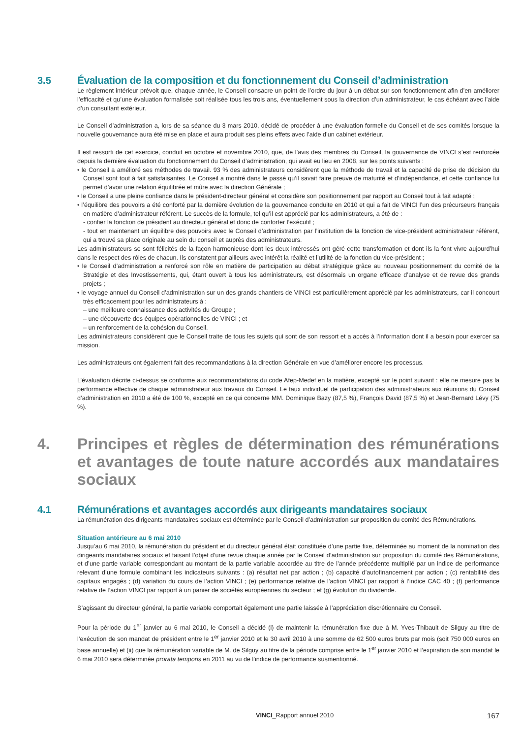3.5 Évaluation de la composition et du fonctionnement du Conseil d’administration
Le règlement intérieur prévoit que, chaque année, le Conseil consacre un point de l’ordre du jour à un débat sur son fonctionnement afin d’en améliorer l’efficacité et qu’une évaluation formalisée soit réalisée tous les trois ans, éventuellement sous la direction d’un administrateur, le cas échéant avec l’aide d’un consultant extérieur.
Le Conseil d’administration a, lors de sa séance du 3 mars 2010, décidé de procéder à une évaluation formelle du Conseil et de ses comités lorsque la nouvelle gouvernance aura été mise en place et aura produit ses pleins effets avec l’aide d’un cabinet extérieur.
Il est ressorti de cet exercice, conduit en octobre et novembre 2010, que, de l’avis des membres du Conseil, la gouvernance de VINCI s’est renforcée depuis la dernière évaluation du fonctionnement du Conseil d’administration, qui avait eu lieu en 2008, sur les points suivants :
• le Conseil a amélioré ses méthodes de travail. 93 % des administrateurs considèrent que la méthode de travail et la capacité de prise de décision du Conseil sont tout à fait satisfaisantes. Le Conseil a montré dans le passé qu’il savait faire preuve de maturité et d’indépendance, et cette confiance lui permet d’avoir une relation équilibrée et mûre avec la direction Générale ;
• le Conseil a une pleine confiance dans le président-directeur général et considère son positionnement par rapport au Conseil tout à fait adapté ;
• l’équilibre des pouvoirs a été conforté par la dernière évolution de la gouvernance conduite en 2010 et qui a fait de VINCI l’un des précurseurs français en matière d’administrateur référent. Le succès de la formule, tel qu’il est apprécié par les administrateurs, a été de :
- confier la fonction de président au directeur général et donc de conforter l’exécutif ;
- tout en maintenant un équilibre des pouvoirs avec le Conseil d’administration par l’institution de la fonction de vice-président administrateur référent, qui a trouvé sa place originale au sein du conseil et auprès des administrateurs.
Les administrateurs se sont félicités de la façon harmonieuse dont les deux intéressés ont géré cette transformation et dont ils la font vivre aujourd’hui dans le respect des rôles de chacun. Ils constatent par ailleurs avec intérêt la réalité et l’utilité de la fonction du vice-président ;
• le Conseil d’administration a renforcé son rôle en matière de participation au débat stratégique grâce au nouveau positionnement du comité de la Stratégie et des Investissements, qui, étant ouvert à tous les administrateurs, est désormais un organe efficace d’analyse et de revue des grands projets ;
• le voyage annuel du Conseil d’administration sur un des grands chantiers de VINCI est particulièrement apprécié par les administrateurs, car il concourt très efficacement pour les administrateurs à :
– une meilleure connaissance des activités du Groupe ;
– une découverte des équipes opérationnelles de VINCI ; et
– un renforcement de la cohésion du Conseil.
Les administrateurs considèrent que le Conseil traite de tous les sujets qui sont de son ressort et a accès à l’information dont il a besoin pour exercer sa mission.
Les administrateurs ont également fait des recommandations à la direction Générale en vue d’améliorer encore les processus.
L’évaluation décrite ci-dessus se conforme aux recommandations du code Afep-Medef en la matière, excepté sur le point suivant : elle ne mesure pas la performance effective de chaque administrateur aux travaux du Conseil. Le taux individuel de participation des administrateurs aux réunions du Conseil d’administration en 2010 a été de 100 %, excepté en ce qui concerne MM. Dominique Bazy (87,5 %), François David (87,5 %) et Jean-Bernard Lévy (75 %).
4. Principes et règles de détermination des rémunérations et avantages de toute nature accordés aux mandataires sociaux
4.1 Rémunérations et avantages accordés aux dirigeants mandataires sociaux
La rémunération des dirigeants mandataires sociaux est déterminée par le Conseil d’administration sur proposition du comité des Rémunérations.
Situation antérieure au 6 mai 2010
Jusqu’au 6 mai 2010, la rémunération du président et du directeur général était constituée d’une partie fixe, déterminée au moment de la nomination des dirigeants mandataires sociaux et faisant l’objet d’une revue chaque année par le Conseil d’administration sur proposition du comité des Rémunérations, et d’une partie variable correspondant au montant de la partie variable accordée au titre de l’année précédente multiplié par un indice de performance relevant d’une formule combinant les indicateurs suivants : (a) résultat net par action ; (b) capacité d’autofinancement par action ; (c) rentabilité des capitaux engagés ; (d) variation du cours de l’action VINCI ; (e) performance relative de l’action VINCI par rapport à l’indice CAC 40 ; (f) performance relative de l’action VINCI par rapport à un panier de sociétés européennes du secteur ; et (g) évolution du dividende.
S’agissant du directeur général, la partie variable comportait également une partie laissée à l’appréciation discrétionnaire du Conseil.
Pour la période du 1<sup>er</sup> janvier au 6 mai 2010, le Conseil a décidé (i) de maintenir la rémunération fixe due à M. Yves-Thibault de Silguy au titre de l’exécution de son mandat de président entre le 1<sup>er</sup> janvier 2010 et le 30 avril 2010 à une somme de 62 500 euros bruts par mois (soit 750 000 euros en base annuelle) et (ii) que la rémunération variable de M. de Silguy au titre de la période comprise entre le 1<sup>er</sup> janvier 2010 et l’expiration de son mandat le 6 mai 2010 sera déterminée prorata temporis en 2011 au vu de l’indice de performance susmentionné.
VINCI_Rapport annuel 2010 167